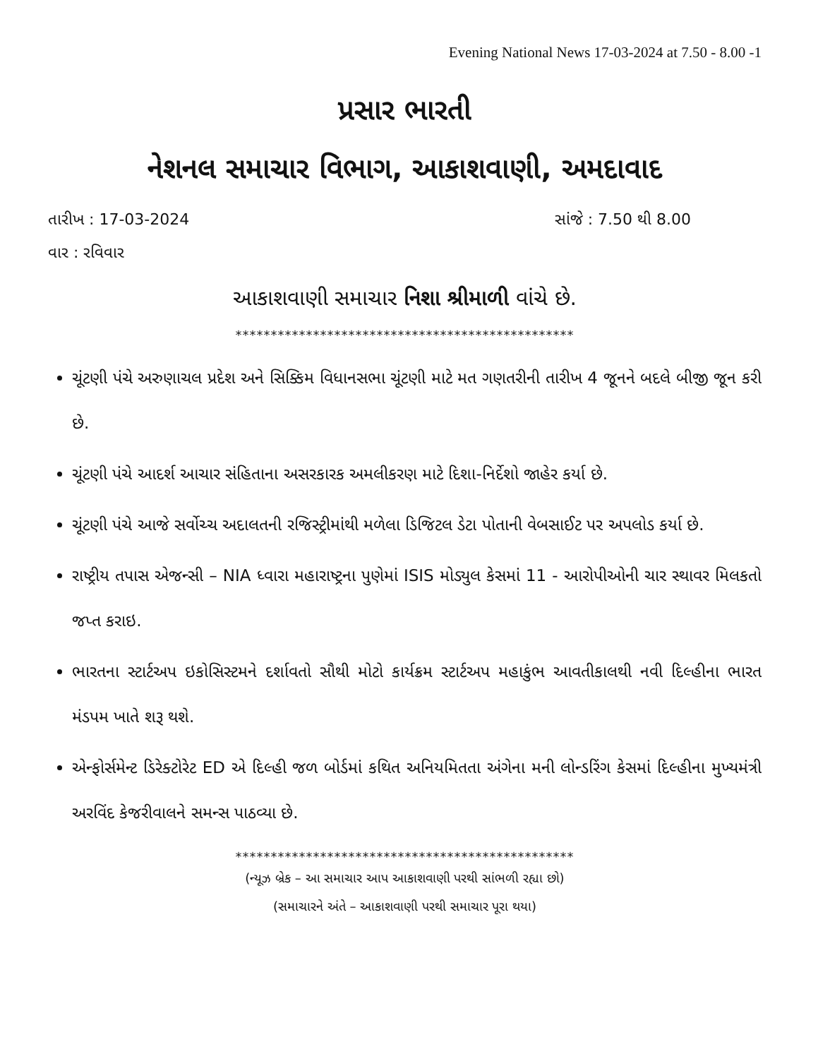Evening National News 17-03-2024 at 7.50 - 8.00 -1
પ્રસાર ભારતી
નેશનલ સમાચાર વિભાગ, આકાશવાણી, અમદાવાદ
તારીખ : 17-03-2024 સાંજે : 7.50 થી 8.00
વાર : રવિવાર
આકાશવાણી સમાચાર નિશા શ્રીમાળી વાંચે છે.
************************************************
ચૂંટણી પંચે અરુણાચલ પ્રદેશ અને સિક્કિમ વિધાનસભા ચૂંટણી માટે મત ગણતરીની તારીખ 4 જૂનને બદલે બીજી જૂન કરી છે.
ચૂંટણી પંચે આદર્શ આચાર સંહિતાના અસરકારક અમલીકરણ માટે દિશા-નિર્દેશો જાહેર કર્યા છે.
ચૂંટણી પંચે આજે સર્વોચ્ચ અદાલતની રજિસ્ટ્રીમાંથી મળેલા ડિજિટલ ડેટા પોતાની વેબસાઈટ પર અપલોડ કર્યા છે.
રાષ્ટ્રીય તપાસ એજન્સી – NIA ધ્વારા મહારાષ્ટ્રના પુણેમાં ISIS મોડ્યુલ કેસમાં 11 - આરોપીઓની ચાર સ્થાવર મિલકતો જપ્ત કરાઇ.
ભારતના સ્ટાર્ટઅપ ઇકોસિસ્ટમને દર્શાવતો સૌથી મોટો કાર્યક્રમ સ્ટાર્ટઅપ મહાકુંભ આવતીકાલથી નવી દિલ્હીના ભારત મંડપમ ખાતે શરૂ થશે.
એન્ફોર્સમેન્ટ ડિરેક્ટોરેટ ED એ દિલ્હી જળ બોર્ડમાં કથિત અનિયમિતતા અંગેના મની લોન્ડરિંગ કેસમાં દિલ્હીના મુખ્યમંત્રી અરવિંદ કેજરીવાલને સમન્સ પાઠવ્યા છે.
************************************************
(ન્યૂઝ બ્રેક – આ સમાચાર આપ આકાશવાણી પરથી સાંભળી રહ્યા છો)
(સમાચારને અંતે – આકાશવાણી પરથી સમાચાર પૂરા થયા)